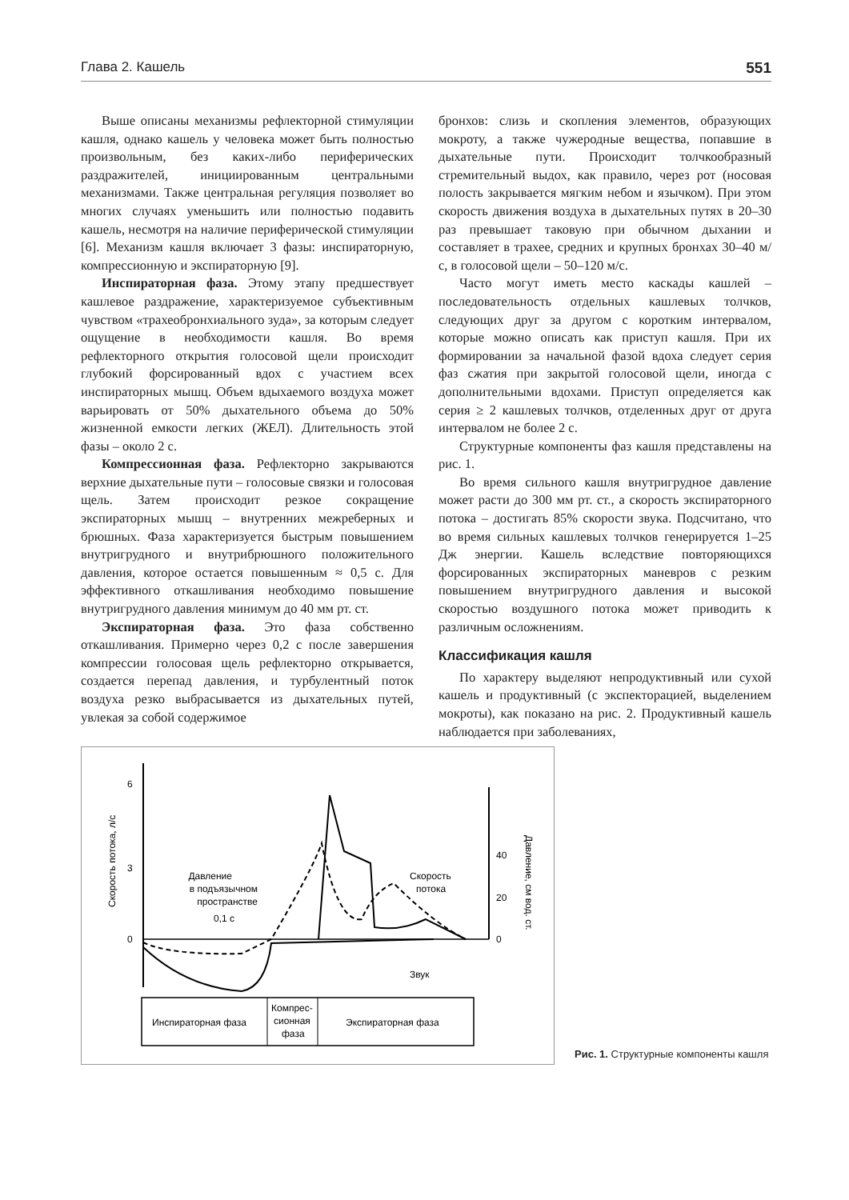Глава 2. Кашель 551
Выше описаны механизмы рефлекторной стимуляции кашля, однако кашель у человека может быть полностью произвольным, без каких-либо периферических раздражителей, инициированным центральными механизмами. Также центральная регуляция позволяет во многих случаях уменьшить или полностью подавить кашель, несмотря на наличие периферической стимуляции [6]. Механизм кашля включает 3 фазы: инспираторную, компрессионную и экспираторную [9].
Инспираторная фаза. Этому этапу предшествует кашлевое раздражение, характеризуемое субъективным чувством «трахеобронхиального зуда», за которым следует ощущение в необходимости кашля. Во время рефлекторного открытия голосовой щели происходит глубокий форсированный вдох с участием всех инспираторных мышц. Объем вдыхаемого воздуха может варьировать от 50% дыхательного объема до 50% жизненной емкости легких (ЖЕЛ). Длительность этой фазы – около 2 с.
Компрессионная фаза. Рефлекторно закрываются верхние дыхательные пути – голосовые связки и голосовая щель. Затем происходит резкое сокращение экспираторных мышц – внутренних межреберных и брюшных. Фаза характеризуется быстрым повышением внутригрудного и внутрибрюшного положительного давления, которое остается повышенным ≈ 0,5 с. Для эффективного откашливания необходимо повышение внутригрудного давления минимум до 40 мм рт. ст.
Экспираторная фаза. Это фаза собственно откашливания. Примерно через 0,2 с после завершения компрессии голосовая щель рефлекторно открывается, создается перепад давления, и турбулентный поток воздуха резко выбрасывается из дыхательных путей, увлекая за собой содержимое
бронхов: слизь и скопления элементов, образующих мокроту, а также чужеродные вещества, попавшие в дыхательные пути. Происходит толчкообразный стремительный выдох, как правило, через рот (носовая полость закрывается мягким небом и язычком). При этом скорость движения воздуха в дыхательных путях в 20–30 раз превышает таковую при обычном дыхании и составляет в трахее, средних и крупных бронхах 30–40 м/с, в голосовой щели – 50–120 м/с.
Часто могут иметь место каскады кашлей – последовательность отдельных кашлевых толчков, следующих друг за другом с коротким интервалом, которые можно описать как приступ кашля. При их формировании за начальной фазой вдоха следует серия фаз сжатия при закрытой голосовой щели, иногда с дополнительными вдохами. Приступ определяется как серия ≥ 2 кашлевых толчков, отделенных друг от друга интервалом не более 2 с.
Структурные компоненты фаз кашля представлены на рис. 1.
Во время сильного кашля внутригрудное давление может расти до 300 мм рт. ст., а скорость экспираторного потока – достигать 85% скорости звука. Подсчитано, что во время сильных кашлевых толчков генерируется 1–25 Дж энергии. Кашель вследствие повторяющихся форсированных экспираторных маневров с резким повышением внутригрудного давления и высокой скоростью воздушного потока может приводить к различным осложнениям.
Классификация кашля
По характеру выделяют непродуктивный или сухой кашель и продуктивный (с экспекторацией, выделением мокроты), как показано на рис. 2. Продуктивный кашель наблюдается при заболеваниях,
6
3
0
40
20
0
Давление
в подъязычном
пространстве
Скорость
потока
0,1 с
Звук
Скорость потока, л/с
Давление, см вод. ст.
Инспираторная фаза
Компрес-
сионная
фаза
Экспираторная фаза
Рис. 1. Структурные компоненты кашля